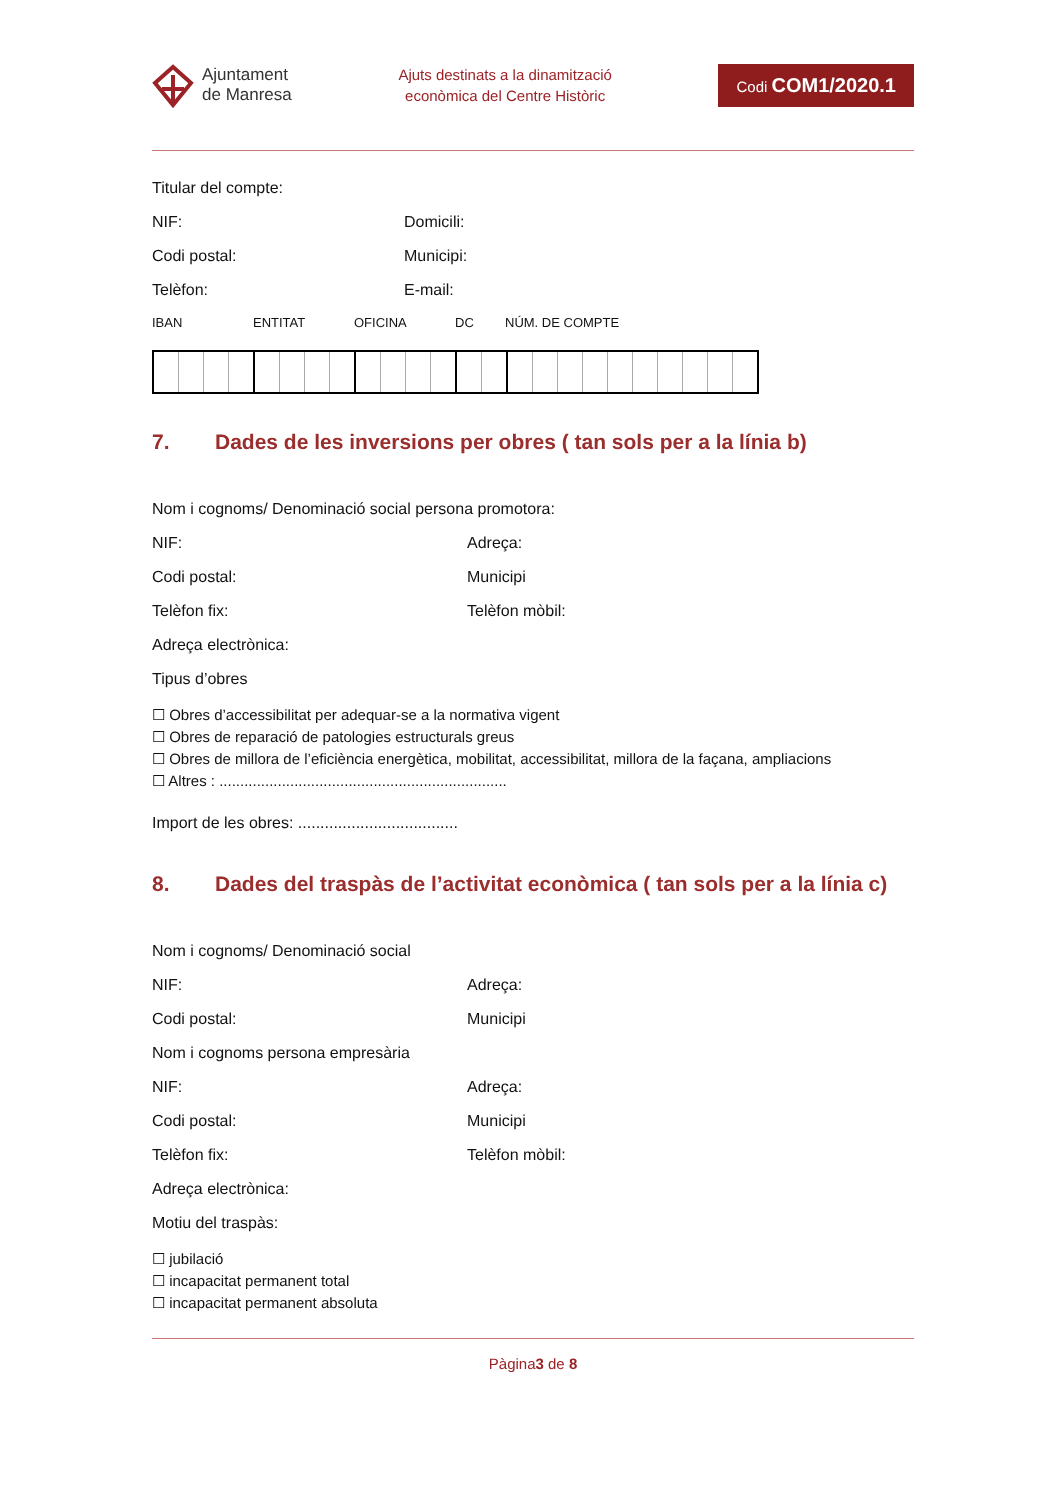Ajuntament
de Manresa
Ajuts destinats a la dinamització
econòmica del Centre Històric
Codi COM1/2020.1
Titular del compte:
NIF: Domicili:
Codi postal: Municipi:
Telèfon: E-mail:
IBAN ENTITAT OFICINA DC NÚM. DE COMPTE
7. Dades de les inversions per obres ( tan sols per a la línia b)
Nom i cognoms/ Denominació social persona promotora:
NIF: Adreça:
Codi postal: Municipi
Telèfon fix: Telèfon mòbil:
Adreça electrònica:
Tipus d’obres
☐ Obres d’accessibilitat per adequar-se a la normativa vigent
☐ Obres de reparació de patologies estructurals greus
☐ Obres de millora de l’eficiència energètica, mobilitat, accessibilitat, millora de la façana, ampliacions
☐ Altres : .....................................................................
Import de les obres: ....................................
8. Dades del traspàs de l’activitat econòmica ( tan sols per a la línia c)
Nom i cognoms/ Denominació social
NIF: Adreça:
Codi postal: Municipi
Nom i cognoms persona empresària
NIF: Adreça:
Codi postal: Municipi
Telèfon fix: Telèfon mòbil:
Adreça electrònica:
Motiu del traspàs:
☐ jubilació
☐ incapacitat permanent total
☐ incapacitat permanent absoluta
Pàgina3 de 8